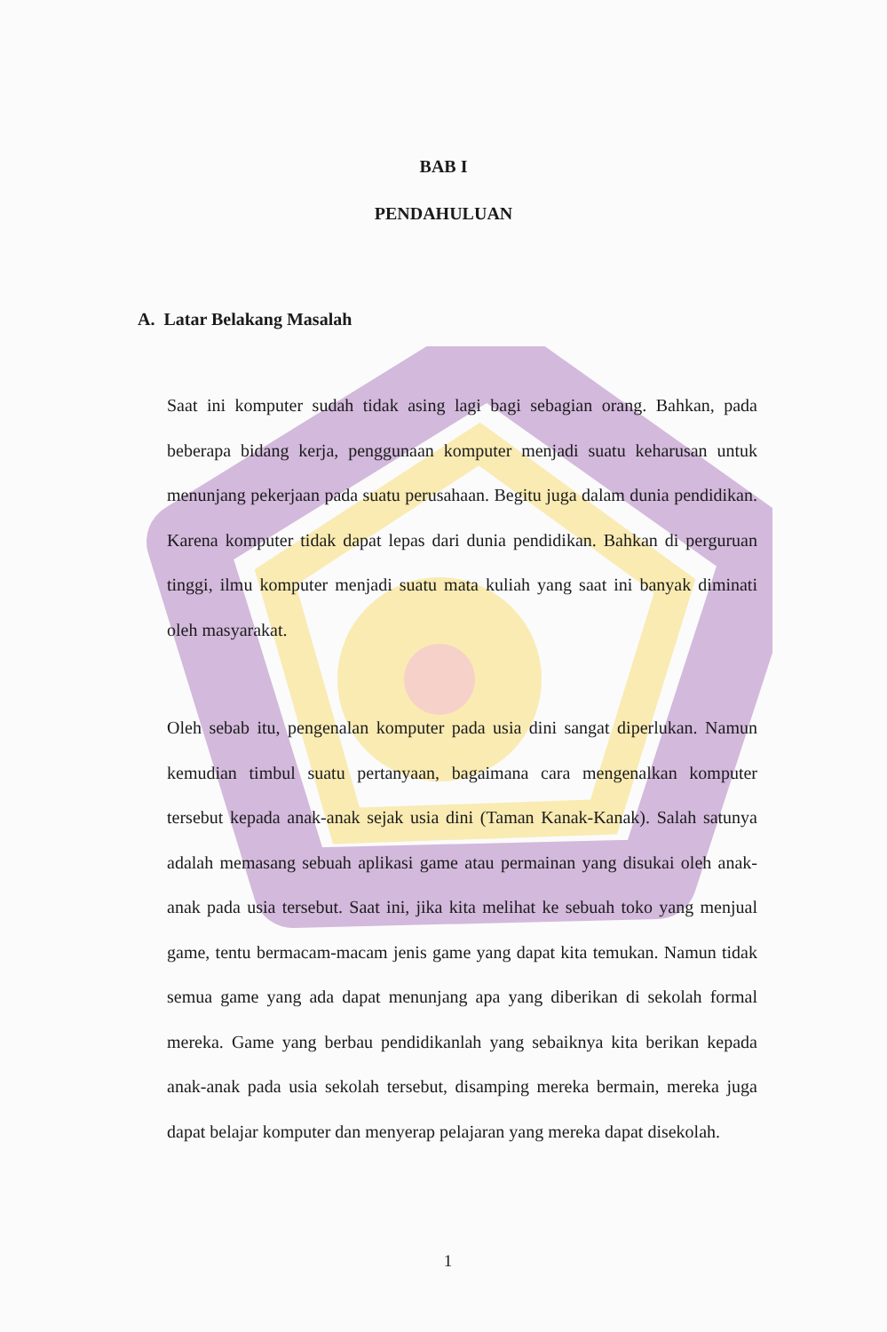BAB I
PENDAHULUAN
A. Latar Belakang Masalah
Saat ini komputer sudah tidak asing lagi bagi sebagian orang. Bahkan, pada beberapa bidang kerja, penggunaan komputer menjadi suatu keharusan untuk menunjang pekerjaan pada suatu perusahaan. Begitu juga dalam dunia pendidikan. Karena komputer tidak dapat lepas dari dunia pendidikan. Bahkan di perguruan tinggi, ilmu komputer menjadi suatu mata kuliah yang saat ini banyak diminati oleh masyarakat.
Oleh sebab itu, pengenalan komputer pada usia dini sangat diperlukan. Namun kemudian timbul suatu pertanyaan, bagaimana cara mengenalkan komputer tersebut kepada anak-anak sejak usia dini (Taman Kanak-Kanak). Salah satunya adalah memasang sebuah aplikasi game atau permainan yang disukai oleh anak-anak pada usia tersebut. Saat ini, jika kita melihat ke sebuah toko yang menjual game, tentu bermacam-macam jenis game yang dapat kita temukan. Namun tidak semua game yang ada dapat menunjang apa yang diberikan di sekolah formal mereka. Game yang berbau pendidikanlah yang sebaiknya kita berikan kepada anak-anak pada usia sekolah tersebut, disamping mereka bermain, mereka juga dapat belajar komputer dan menyerap pelajaran yang mereka dapat disekolah.
1